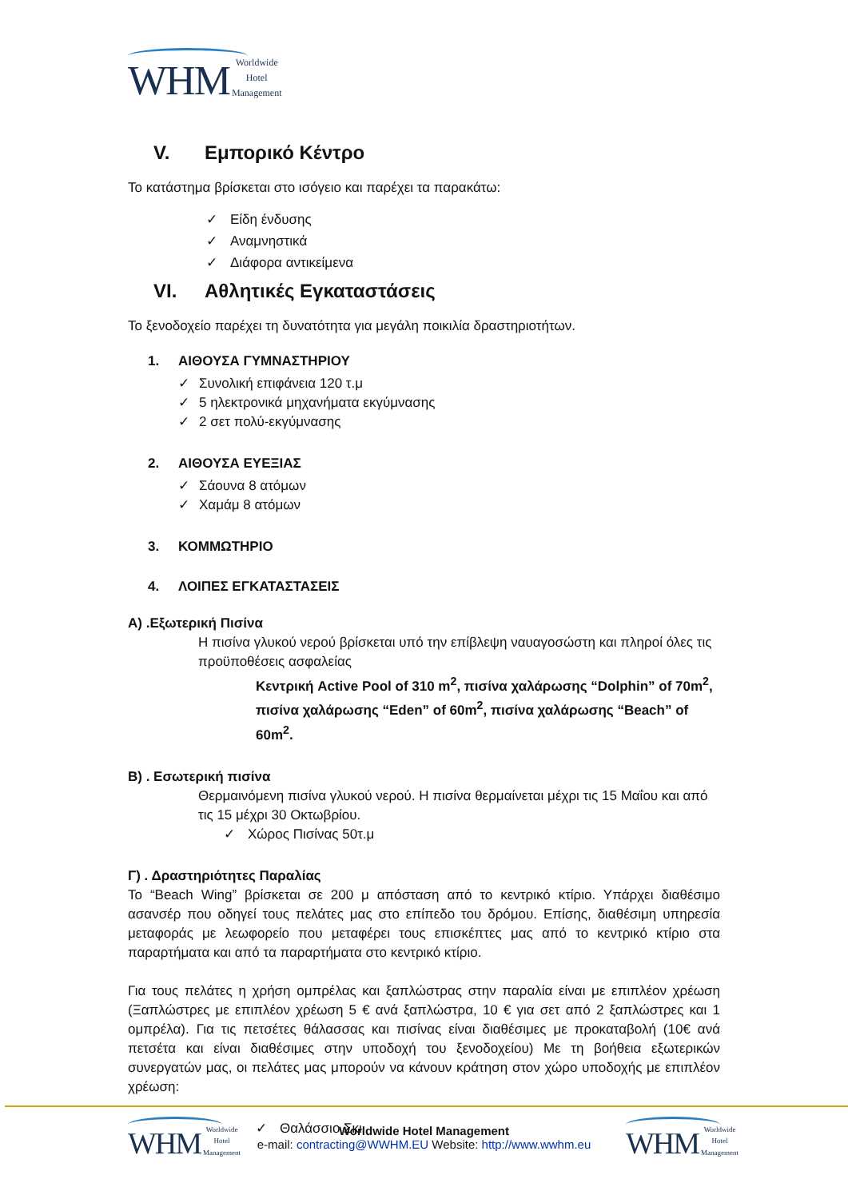WHM Worldwide
Hotel
Management
V. Εμπορικό Κέντρο
Το κατάστημα βρίσκεται στο ισόγειο και παρέχει τα παρακάτω:
✓ Είδη ένδυσης
✓ Αναμνηστικά
✓ Διάφορα αντικείμενα
VI. Αθλητικές Εγκαταστάσεις
Το ξενοδοχείο παρέχει τη δυνατότητα για μεγάλη ποικιλία δραστηριοτήτων.
1. ΑΙΘΟΥΣΑ ΓΥΜΝΑΣΤΗΡΙΟΥ
✓ Συνολική επιφάνεια 120 τ.μ
✓ 5 ηλεκτρονικά μηχανήματα εκγύμνασης
✓ 2 σετ πολύ-εκγύμνασης
2. ΑΙΘΟΥΣΑ ΕΥΕΞΙΑΣ
✓ Σάουνα 8 ατόμων
✓ Χαμάμ 8 ατόμων
3. ΚΟΜΜΩΤΗΡΙΟ
4. ΛΟΙΠΕΣ ΕΓΚΑΤΑΣΤΑΣΕΙΣ
Α) .Εξωτερική Πισίνα
Η πισίνα γλυκού νερού βρίσκεται υπό την επίβλεψη ναυαγοσώστη και πληροί όλες τις προϋποθέσεις ασφαλείας
Κεντρική Active Pool of 310 m<sup>2</sup>, πισίνα χαλάρωσης “Dolphin” of 70m<sup>2</sup>, πισίνα χαλάρωσης “Eden” of 60m<sup>2</sup>, πισίνα χαλάρωσης “Beach” of 60m<sup>2</sup>.
Β) . Εσωτερική πισίνα
Θερμαινόμενη πισίνα γλυκού νερού. Η πισίνα θερμαίνεται μέχρι τις 15 Μαΐου και από τις 15 μέχρι 30 Οκτωβρίου.
✓ Χώρος Πισίνας 50τ.μ
Γ) . Δραστηριότητες Παραλίας
Το “Beach Wing” βρίσκεται σε 200 μ απόσταση από το κεντρικό κτίριο. Υπάρχει διαθέσιμο ασανσέρ που οδηγεί τους πελάτες μας στο επίπεδο του δρόμου. Επίσης, διαθέσιμη υπηρεσία μεταφοράς με λεωφορείο που μεταφέρει τους επισκέπτες μας από το κεντρικό κτίριο στα παραρτήματα και από τα παραρτήματα στο κεντρικό κτίριο.
Για τους πελάτες η χρήση ομπρέλας και ξαπλώστρας στην παραλία είναι με επιπλέον χρέωση (Ξαπλώστρες με επιπλέον χρέωση 5 € ανά ξαπλώστρα, 10 € για σετ από 2 ξαπλώστρες και 1 ομπρέλα). Για τις πετσέτες θάλασσας και πισίνας είναι διαθέσιμες με προκαταβολή (10€ ανά πετσέτα και είναι διαθέσιμες στην υποδοχή του ξενοδοχείου) Με τη βοήθεια εξωτερικών συνεργατών μας, οι πελάτες μας μπορούν να κάνουν κράτηση στον χώρο υποδοχής με επιπλέον χρέωση:
✓ Θαλάσσιο Σκι
WHM Worldwide
Hotel
Management
Worldwide Hotel Management
e-mail: contracting@WWHM.EU Website: http://www.wwhm.eu
WHM Worldwide
Hotel
Management